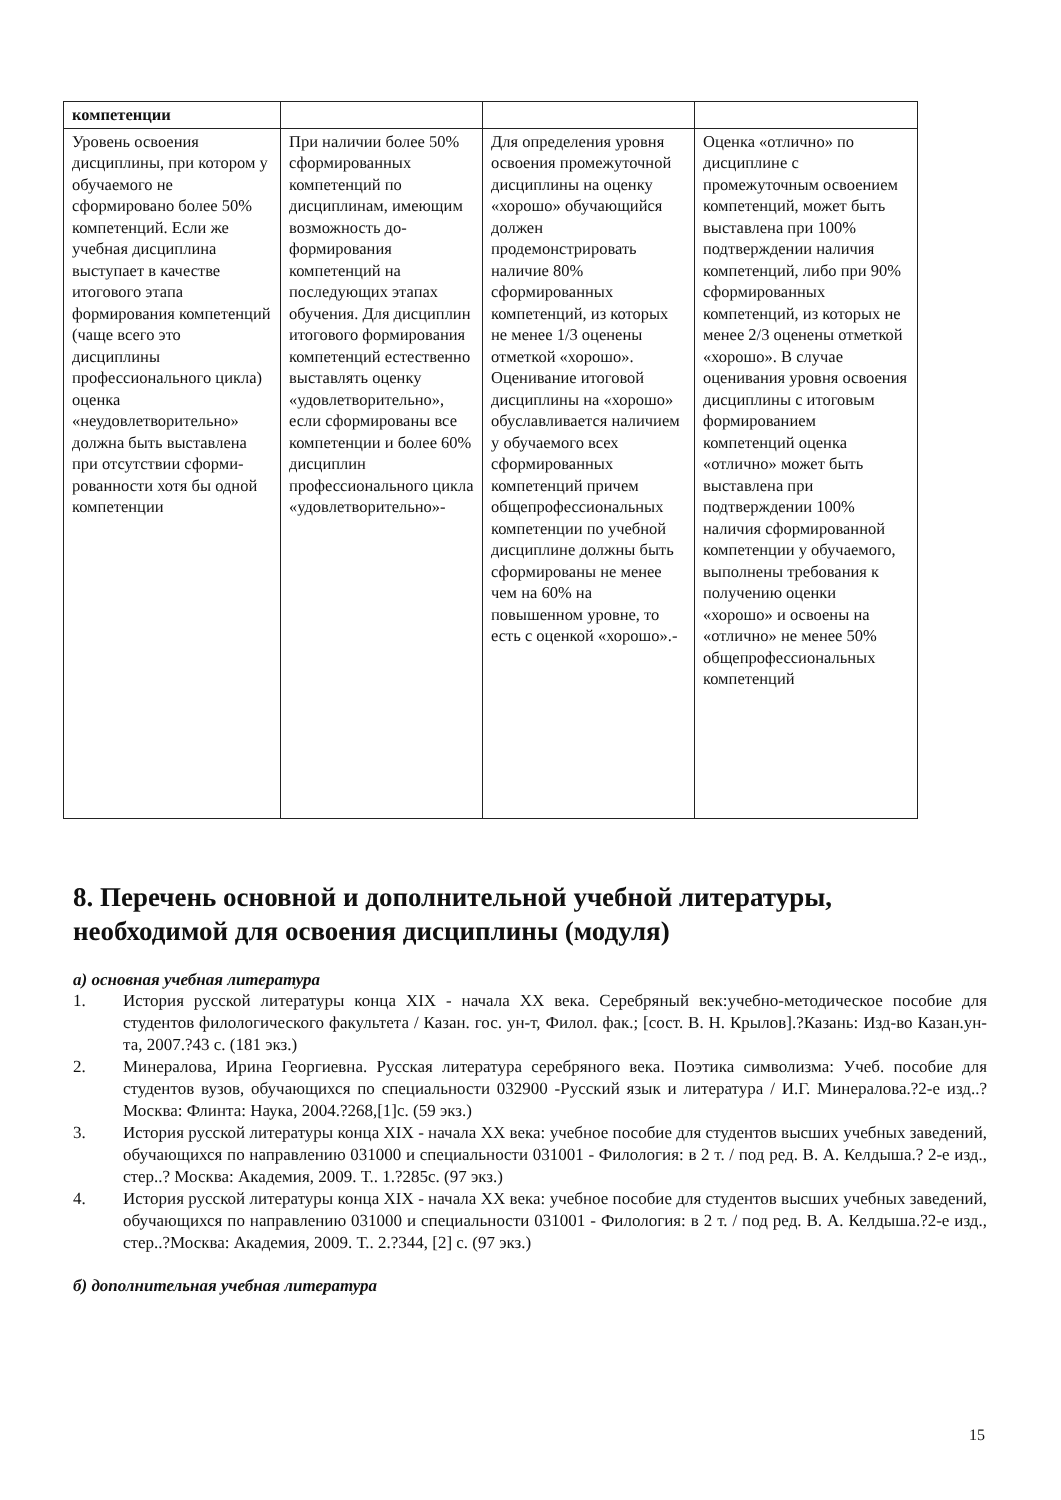| компетенции | | | |
| Уровень освоения дисциплины, при котором у обучаемого не сформировано более 50% компетенций. Если же учебная дисциплина выступает в качестве итогового этапа формирования компетенций (чаще всего это дисциплины профессионального цикла) оценка «неудовлетворительно» должна быть выставлена при отсутствии сформи-рованности хотя бы одной компетенции | При наличии более 50% сформированных компетенций по дисциплинам, имеющим возможность до-формирования компетенций на последующих этапах обучения. Для дисциплин итогового формирования компетенций естественно выставлять оценку «удовлетворительно», если сформированы все компетенции и более 60% дисциплин профессионального цикла «удовлетворительно»- | Для определения уровня освоения промежуточной дисциплины на оценку «хорошо» обучающийся должен продемонстрировать наличие 80% сформированных компетенций, из которых не менее 1/3 оценены отметкой «хорошо». Оценивание итоговой дисциплины на «хорошо» обуславливается наличием у обучаемого всех сформированных компетенций причем общепрофессиональных компетенции по учебной дисциплине должны быть сформированы не менее чем на 60% на повышенном уровне, то есть с оценкой «хорошо».- | Оценка «отлично» по дисциплине с промежуточным освоением компетенций, может быть выставлена при 100% подтверждении наличия компетенций, либо при 90% сформированных компетенций, из которых не менее 2/3 оценены отметкой «хорошо». В случае оценивания уровня освоения дисциплины с итоговым формированием компетенций оценка «отлично» может быть выставлена при подтверждении 100% наличия сформированной компетенции у обучаемого, выполнены требования к получению оценки «хорошо» и освоены на «отлично» не менее 50% общепрофессиональных компетенций |
8. Перечень основной и дополнительной учебной литературы, необходимой для освоения дисциплины (модуля)
а) основная учебная литература
1. История русской литературы конца XIX - начала XX века. Серебряный век:учебно-методическое пособие для студентов филологического факультета / Казан. гос. ун-т, Филол. фак.; [сост. В. Н. Крылов].?Казань: Изд-во Казан.ун-та, 2007.?43 с. (181 экз.)
2. Минералова, Ирина Георгиевна. Русская литература серебряного века. Поэтика символизма: Учеб. пособие для студентов вузов, обучающихся по специальности 032900 -Русский язык и литература / И.Г. Минералова.?2-е изд..?Москва: Флинта: Наука, 2004.?268,[1]с. (59 экз.)
3. История русской литературы конца XIX - начала XX века: учебное пособие для студентов высших учебных заведений, обучающихся по направлению 031000 и специальности 031001 - Филология: в 2 т. / под ред. В. А. Келдыша.? 2-е изд., стер..? Москва: Академия, 2009. Т.. 1.?285с. (97 экз.)
4. История русской литературы конца XIX - начала XX века: учебное пособие для студентов высших учебных заведений, обучающихся по направлению 031000 и специальности 031001 - Филология: в 2 т. / под ред. В. А. Келдыша.?2-е изд., стер..?Москва: Академия, 2009. Т.. 2.?344, [2] с. (97 экз.)
б) дополнительная учебная литература
15